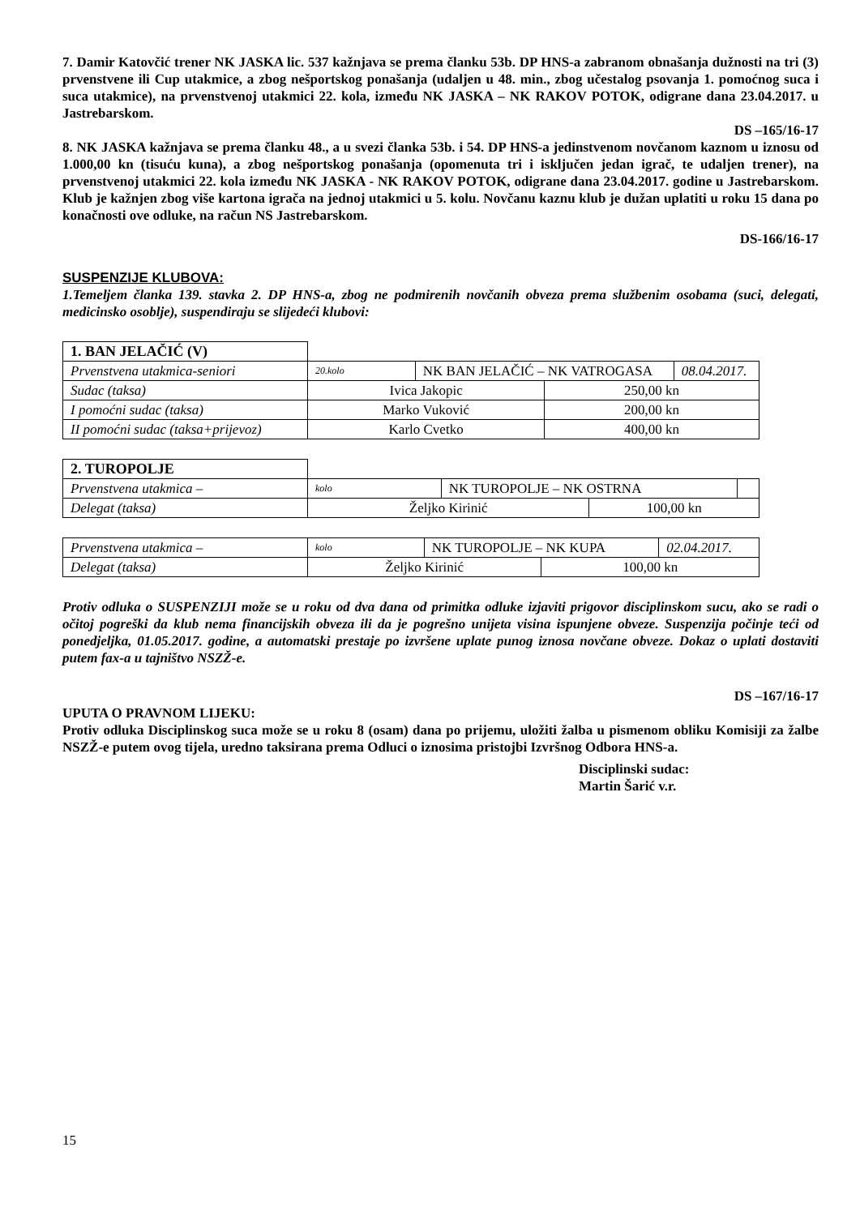7. Damir Katovčić trener NK JASKA lic. 537 kažnjava se prema članku 53b. DP HNS-a zabranom obnašanja dužnosti na tri (3) prvenstvene ili Cup utakmice, a zbog nešportskog ponašanja (udaljen u 48. min., zbog učestalog psovanja 1. pomoćnog suca i suca utakmice), na prvenstvenoj utakmici 22. kola, između NK JASKA – NK RAKOV POTOK, odigrane dana 23.04.2017. u Jastrebarskom.
DS –165/16-17
8. NK JASKA kažnjava se prema članku 48., a u svezi članka 53b. i 54. DP HNS-a jedinstvenom novčanom kaznom u iznosu od 1.000,00 kn (tisuću kuna), a zbog nešportskog ponašanja (opomenuta tri i isključen jedan igrač, te udaljen trener), na prvenstvenoj utakmici 22. kola između NK JASKA - NK RAKOV POTOK, odigrane dana 23.04.2017. godine u Jastrebarskom. Klub je kažnjen zbog više kartona igrača na jednoj utakmici u 5. kolu. Novčanu kaznu klub je dužan uplatiti u roku 15 dana po konačnosti ove odluke, na račun NS Jastrebarskom.
DS-166/16-17
SUSPENZIJE KLUBOVA:
1.Temeljem članka 139. stavka 2. DP HNS-a, zbog ne podmirenih novčanih obveza prema službenim osobama (suci, delegati, medicinsko osoblje), suspendiraju se slijedeći klubovi:
| 1. BAN JELAČIĆ (V) | | | | |
| Prvenstvena utakmica-seniori | 20.kolo | NK BAN JELAČIĆ – NK VATROGASA | | 08.04.2017. |
| Sudac (taksa) | Ivica Jakopic | | 250,00 kn | |
| I pomoćni sudac (taksa) | Marko Vuković | | 200,00 kn | |
| II pomoćni sudac (taksa+prijevoz) | Karlo Cvetko | | 400,00 kn | |
| 2. TUROPOLJE | | | | |
| Prvenstvena utakmica – | kolo | NK TUROPOLJE – NK OSTRNA | | |
| Delegat (taksa) | Željko Kirinić | | 100,00 kn | |
| Prvenstvena utakmica – | kolo | NK TUROPOLJE – NK KUPA | | 02.04.2017. |
| Delegat (taksa) | Željko Kirinić | | 100,00 kn | |
Protiv odluka o SUSPENZIJI može se u roku od dva dana od primitka odluke izjaviti prigovor disciplinskom sucu, ako se radi o očitoj pogreški da klub nema financijskih obveza ili da je pogrešno unijeta visina ispunjene obveze. Suspenzija počinje teći od ponedjeljka, 01.05.2017. godine, a automatski prestaje po izvršene uplate punog iznosa novčane obveze. Dokaz o uplati dostaviti putem fax-a u tajništvo NSZŽ-e.
DS –167/16-17
UPUTA O PRAVNOM LIJEKU:
Protiv odluka Disciplinskog suca može se u roku 8 (osam) dana po prijemu, uložiti žalba u pismenom obliku Komisiji za žalbe NSZŽ-e putem ovog tijela, uredno taksirana prema Odluci o iznosima pristojbi Izvršnog Odbora HNS-a.
Disciplinski sudac:
Martin Šarić v.r.
15